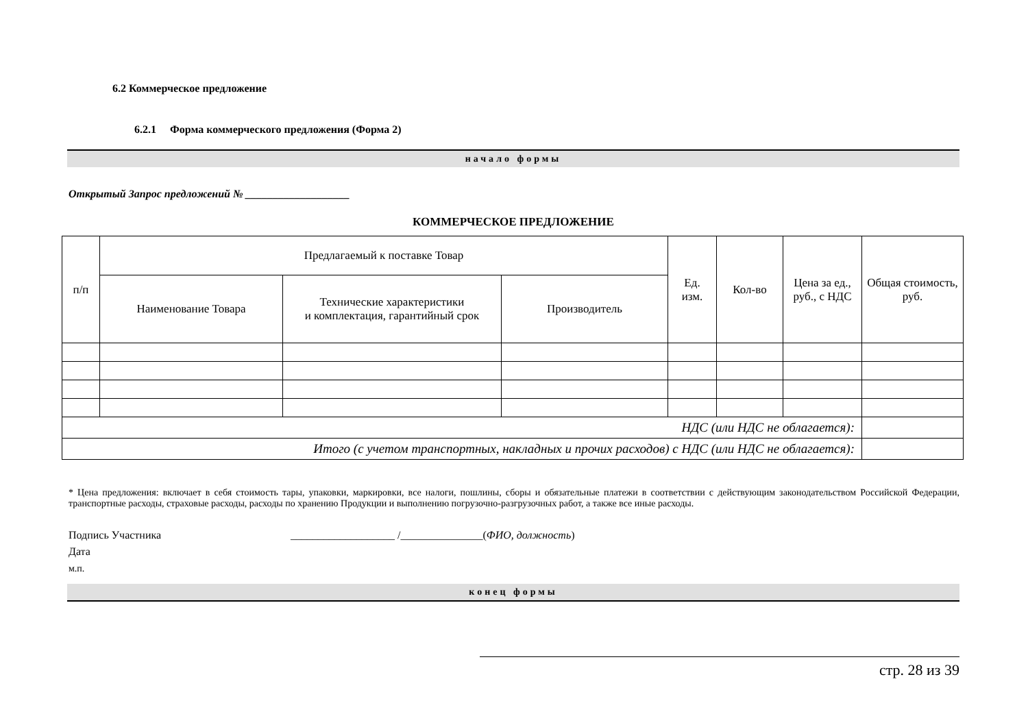6.2 Коммерческое предложение
6.2.1 Форма коммерческого предложения (Форма 2)
начало формы
Открытый Запрос предложений № ___________________
КОММЕРЧЕСКОЕ ПРЕДЛОЖЕНИЕ
| п/п | Предлагаемый к поставке Товар | | | Ед. изм. | Кол-во | Цена за ед., руб., с НДС | Общая стоимость, руб. |
| --- | --- | --- | --- | --- | --- | --- | --- |
| | Наименование Товара | Технические характеристики и комплектация, гарантийный срок | Производитель | | | | |
| НДС (или НДС не облагается): | | | | | | | |
| Итого (с учетом транспортных, накладных и прочих расходов) с НДС (или НДС не облагается): | | | | | | | |
* Цена предложения: включает в себя стоимость тары, упаковки, маркировки, все налоги, пошлины, сборы и обязательные платежи в соответствии с действующим законодательством Российской Федерации, транспортные расходы, страховые расходы, расходы по хранению Продукции и выполнению погрузочно-разгрузочных работ, а также все иные расходы.
Подпись Участника ___________________ /_______________(ФИО, должность)
Дата
м.п.
конец формы
стр. 28 из 39